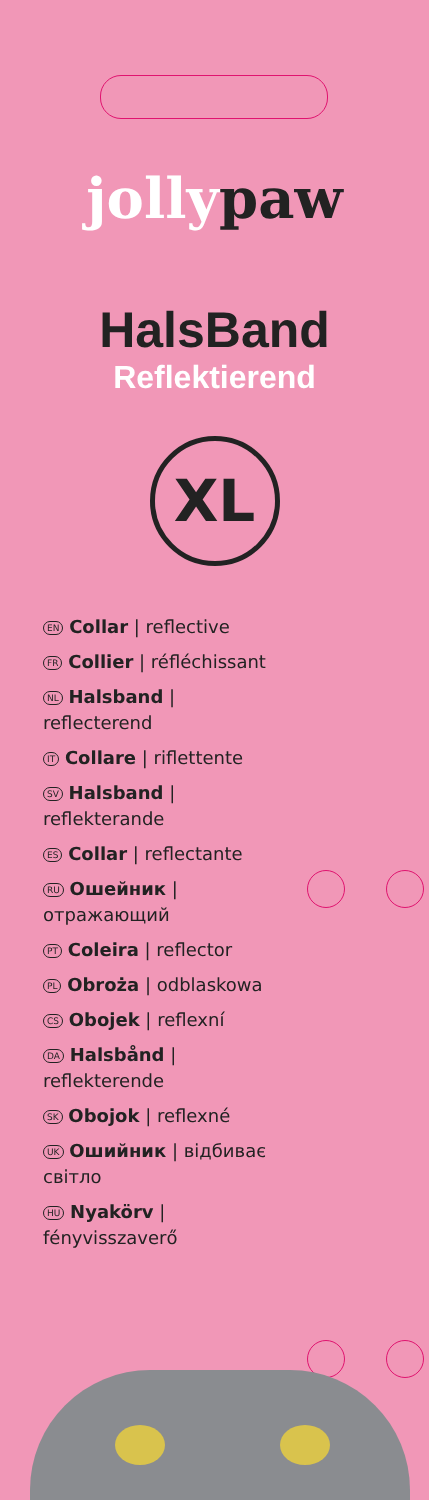jollypaw
HalsBand
Reflektierend
XL
EN Collar | reflective
FR Collier | réfléchissant
NL Halsband | reflecterend
IT Collare | riflettente
SV Halsband | reflekterande
ES Collar | reflectante
RU Ошейник | отражающий
PT Coleira | reflector
PL Obroża | odblaskowa
CS Obojek | reflexní
DA Halsbånd | reflekterende
SK Obojok | reflexné
UK Ошийник | відбиває світло
HU Nyakörv | fényvisszaverő